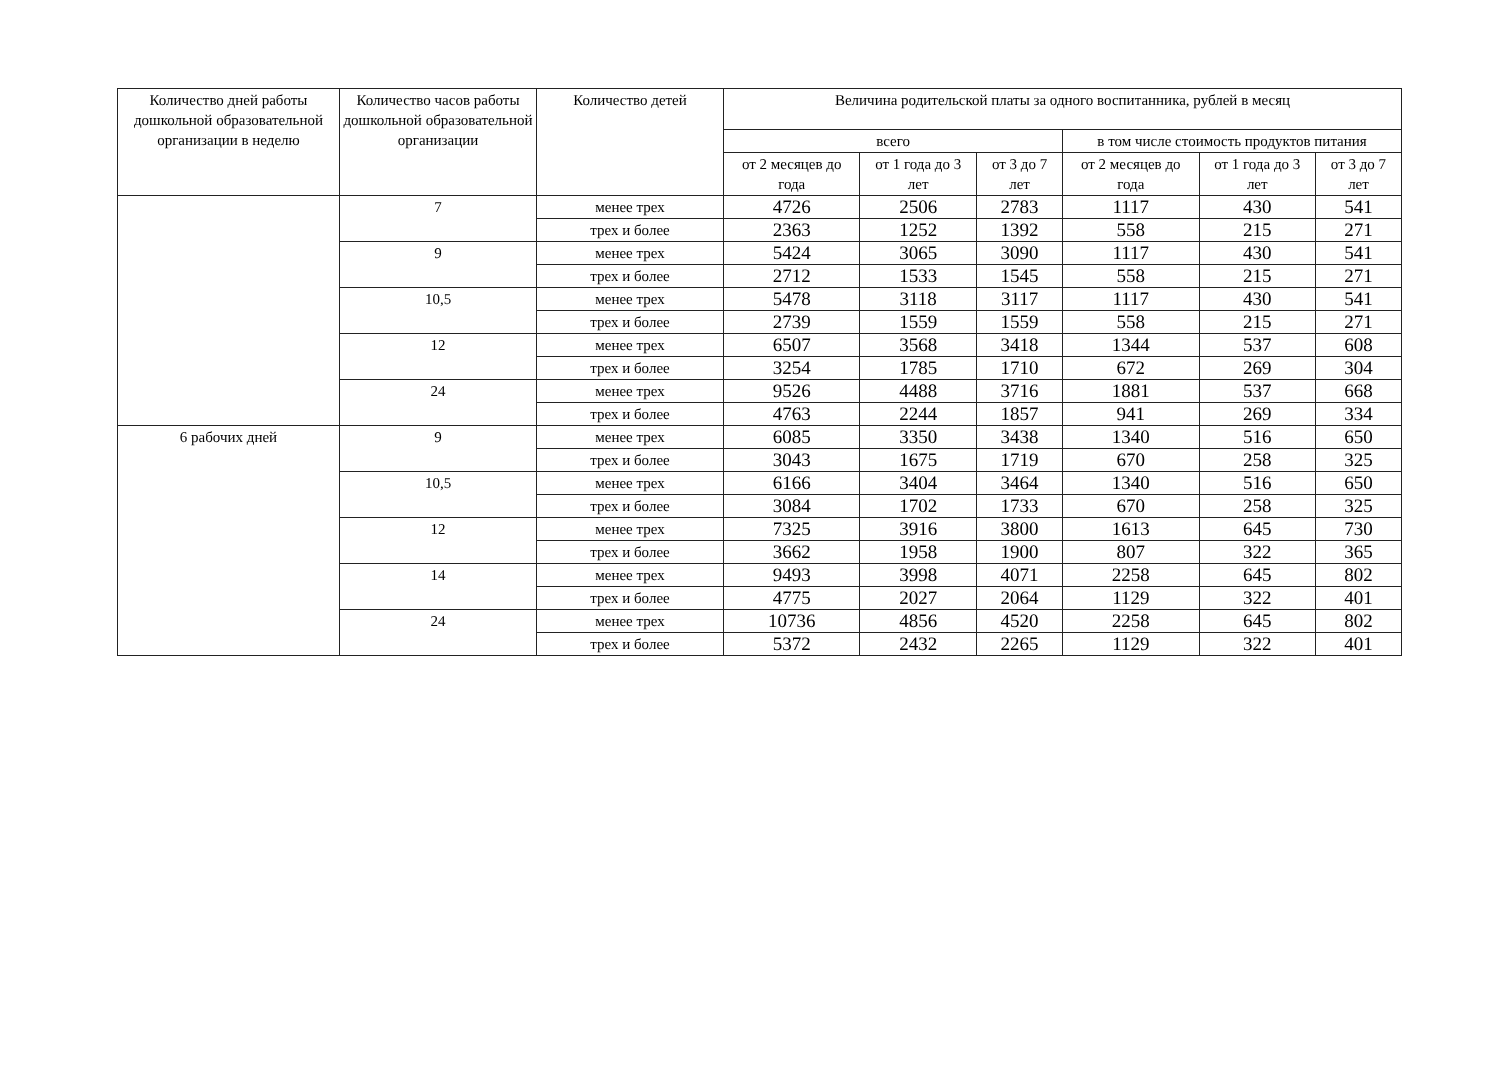| Количество дней работы дошкольной образовательной организации в неделю | Количество часов работы дошкольной образовательной организации | Количество детей | Величина родительской платы за одного воспитанника, рублей в месяц | | | | | |
| --- | --- | --- | --- | --- | --- | --- | --- | --- |
| | | | всего | | | в том числе стоимость продуктов питания | | |
| | | | от 2 месяцев до года | от 1 года до 3 лет | от 3 до 7 лет | от 2 месяцев до года | от 1 года до 3 лет | от 3 до 7 лет |
| | 7 | менее трех | 4726 | 2506 | 2783 | 1117 | 430 | 541 |
| | | трех и более | 2363 | 1252 | 1392 | 558 | 215 | 271 |
| | 9 | менее трех | 5424 | 3065 | 3090 | 1117 | 430 | 541 |
| | | трех и более | 2712 | 1533 | 1545 | 558 | 215 | 271 |
| | 10,5 | менее трех | 5478 | 3118 | 3117 | 1117 | 430 | 541 |
| | | трех и более | 2739 | 1559 | 1559 | 558 | 215 | 271 |
| | 12 | менее трех | 6507 | 3568 | 3418 | 1344 | 537 | 608 |
| | | трех и более | 3254 | 1785 | 1710 | 672 | 269 | 304 |
| | 24 | менее трех | 9526 | 4488 | 3716 | 1881 | 537 | 668 |
| | | трех и более | 4763 | 2244 | 1857 | 941 | 269 | 334 |
| 6 рабочих дней | 9 | менее трех | 6085 | 3350 | 3438 | 1340 | 516 | 650 |
| | | трех и более | 3043 | 1675 | 1719 | 670 | 258 | 325 |
| | 10,5 | менее трех | 6166 | 3404 | 3464 | 1340 | 516 | 650 |
| | | трех и более | 3084 | 1702 | 1733 | 670 | 258 | 325 |
| | 12 | менее трех | 7325 | 3916 | 3800 | 1613 | 645 | 730 |
| | | трех и более | 3662 | 1958 | 1900 | 807 | 322 | 365 |
| | 14 | менее трех | 9493 | 3998 | 4071 | 2258 | 645 | 802 |
| | | трех и более | 4775 | 2027 | 2064 | 1129 | 322 | 401 |
| | 24 | менее трех | 10736 | 4856 | 4520 | 2258 | 645 | 802 |
| | | трех и более | 5372 | 2432 | 2265 | 1129 | 322 | 401 |